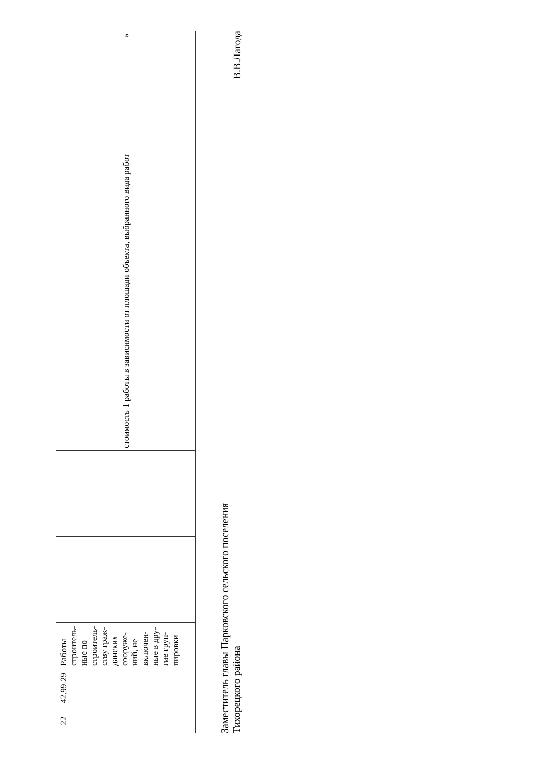| 22 | 42.99.29 | Работы строитель-ные по строитель-ству граж-данских сооруже-ний, не включен-ные в дру-гие груп-пировки | | | стоимость 1 работы в зависимости от площади объекта, выбранного вида работ » |
Заместитель главы Парковского сельского поселения
Тихорецкого района
В.В.Лагода